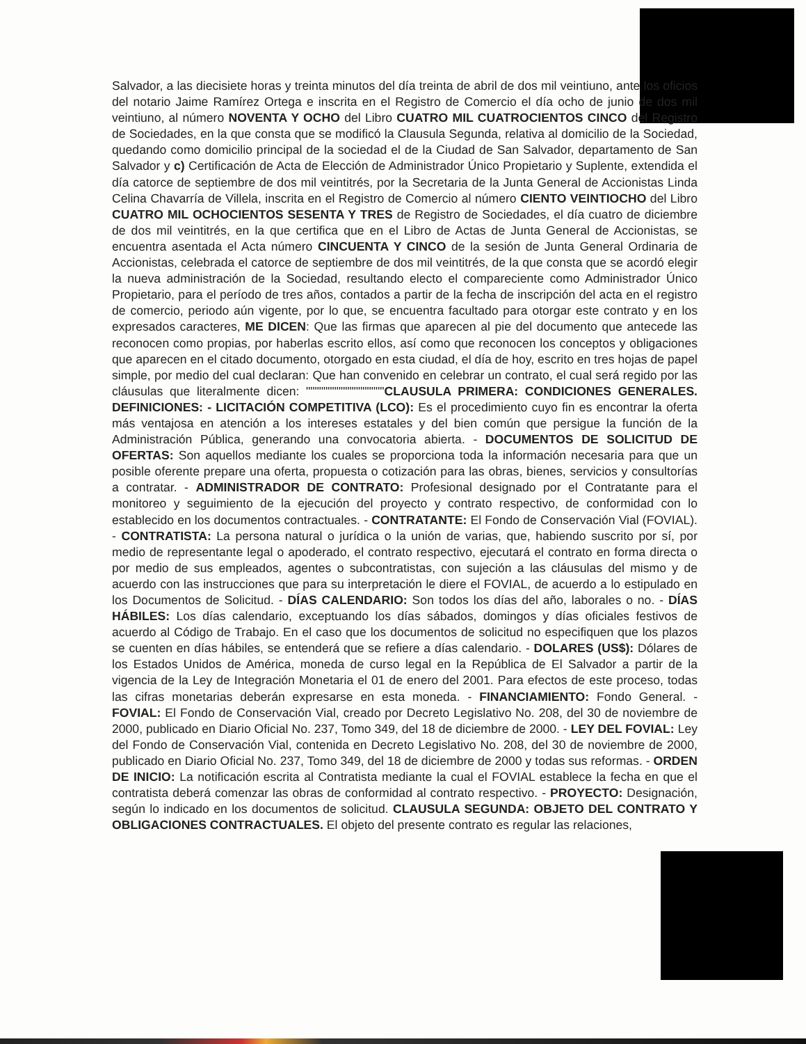Salvador, a las diecisiete horas y treinta minutos del día treinta de abril de dos mil veintiuno, ante los oficios del notario Jaime Ramírez Ortega e inscrita en el Registro de Comercio el día ocho de junio de dos mil veintiuno, al número NOVENTA Y OCHO del Libro CUATRO MIL CUATROCIENTOS CINCO del Registro de Sociedades, en la que consta que se modificó la Clausula Segunda, relativa al domicilio de la Sociedad, quedando como domicilio principal de la sociedad el de la Ciudad de San Salvador, departamento de San Salvador y c) Certificación de Acta de Elección de Administrador Único Propietario y Suplente, extendida el día catorce de septiembre de dos mil veintitrés, por la Secretaria de la Junta General de Accionistas Linda Celina Chavarría de Villela, inscrita en el Registro de Comercio al número CIENTO VEINTIOCHO del Libro CUATRO MIL OCHOCIENTOS SESENTA Y TRES de Registro de Sociedades, el día cuatro de diciembre de dos mil veintitrés, en la que certifica que en el Libro de Actas de Junta General de Accionistas, se encuentra asentada el Acta número CINCUENTA Y CINCO de la sesión de Junta General Ordinaria de Accionistas, celebrada el catorce de septiembre de dos mil veintitrés, de la que consta que se acordó elegir la nueva administración de la Sociedad, resultando electo el compareciente como Administrador Único Propietario, para el período de tres años, contados a partir de la fecha de inscripción del acta en el registro de comercio, periodo aún vigente, por lo que, se encuentra facultado para otorgar este contrato y en los expresados caracteres, ME DICEN: Que las firmas que aparecen al pie del documento que antecede las reconocen como propias, por haberlas escrito ellos, así como que reconocen los conceptos y obligaciones que aparecen en el citado documento, otorgado en esta ciudad, el día de hoy, escrito en tres hojas de papel simple, por medio del cual declaran: Que han convenido en celebrar un contrato, el cual será regido por las cláusulas que literalmente dicen: """"""""""""""""""CLAUSULA PRIMERA: CONDICIONES GENERALES. DEFINICIONES: - LICITACIÓN COMPETITIVA (LCO): Es el procedimiento cuyo fin es encontrar la oferta más ventajosa en atención a los intereses estatales y del bien común que persigue la función de la Administración Pública, generando una convocatoria abierta. - DOCUMENTOS DE SOLICITUD DE OFERTAS: Son aquellos mediante los cuales se proporciona toda la información necesaria para que un posible oferente prepare una oferta, propuesta o cotización para las obras, bienes, servicios y consultorías a contratar. - ADMINISTRADOR DE CONTRATO: Profesional designado por el Contratante para el monitoreo y seguimiento de la ejecución del proyecto y contrato respectivo, de conformidad con lo establecido en los documentos contractuales. - CONTRATANTE: El Fondo de Conservación Vial (FOVIAL). - CONTRATISTA: La persona natural o jurídica o la unión de varias, que, habiendo suscrito por sí, por medio de representante legal o apoderado, el contrato respectivo, ejecutará el contrato en forma directa o por medio de sus empleados, agentes o subcontratistas, con sujeción a las cláusulas del mismo y de acuerdo con las instrucciones que para su interpretación le diere el FOVIAL, de acuerdo a lo estipulado en los Documentos de Solicitud. - DÍAS CALENDARIO: Son todos los días del año, laborales o no. - DÍAS HÁBILES: Los días calendario, exceptuando los días sábados, domingos y días oficiales festivos de acuerdo al Código de Trabajo. En el caso que los documentos de solicitud no especifiquen que los plazos se cuenten en días hábiles, se entenderá que se refiere a días calendario. - DOLARES (US$): Dólares de los Estados Unidos de América, moneda de curso legal en la República de El Salvador a partir de la vigencia de la Ley de Integración Monetaria el 01 de enero del 2001. Para efectos de este proceso, todas las cifras monetarias deberán expresarse en esta moneda. - FINANCIAMIENTO: Fondo General. - FOVIAL: El Fondo de Conservación Vial, creado por Decreto Legislativo No. 208, del 30 de noviembre de 2000, publicado en Diario Oficial No. 237, Tomo 349, del 18 de diciembre de 2000. - LEY DEL FOVIAL: Ley del Fondo de Conservación Vial, contenida en Decreto Legislativo No. 208, del 30 de noviembre de 2000, publicado en Diario Oficial No. 237, Tomo 349, del 18 de diciembre de 2000 y todas sus reformas. - ORDEN DE INICIO: La notificación escrita al Contratista mediante la cual el FOVIAL establece la fecha en que el contratista deberá comenzar las obras de conformidad al contrato respectivo. - PROYECTO: Designación, según lo indicado en los documentos de solicitud. CLAUSULA SEGUNDA: OBJETO DEL CONTRATO Y OBLIGACIONES CONTRACTUALES. El objeto del presente contrato es regular las relaciones,